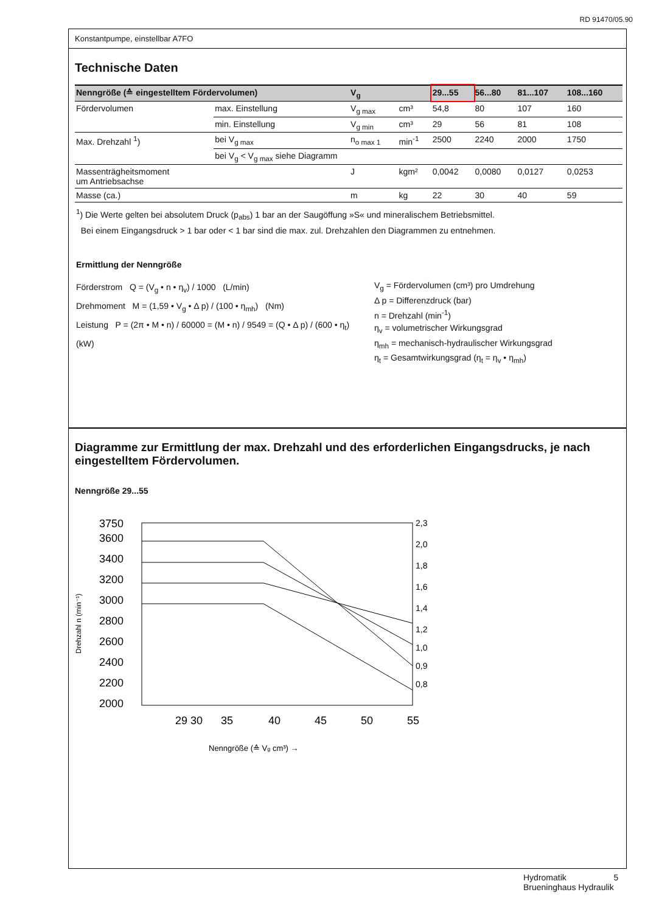RD 91470/05.90
Konstantpumpe, einstellbar A7FO
Technische Daten
| Nenngröße (≙ eingestelltem Fördervolumen) | | V<sub>g</sub> | | 29...55 | 56...80 | 81...107 | 108...160 |
| --- | --- | --- | --- | --- | --- | --- | --- |
| Fördervolumen | max. Einstellung | V<sub>g max</sub> | cm³ | 54,8 | 80 | 107 | 160 |
| | min. Einstellung | V<sub>g min</sub> | cm³ | 29 | 56 | 81 | 108 |
| Max. Drehzahl <sup>1</sup>) | bei V<sub>g max</sub> | n<sub>o max 1</sub> | min<sup>-1</sup> | 2500 | 2240 | 2000 | 1750 |
| | bei V<sub>g</sub> < V<sub>g max</sub> siehe Diagramm | | | | | | |
| Massenträgheitsmoment um Antriebsachse | | J | kgm² | 0,0042 | 0,0080 | 0,0127 | 0,0253 |
| Masse (ca.) | | m | kg | 22 | 30 | 40 | 59 |
<sup>1</sup>) Die Werte gelten bei absolutem Druck (p<sub>abs</sub>) 1 bar an der Saugöffung »S« und mineralischem Betriebsmittel.
Bei einem Eingangsdruck > 1 bar oder < 1 bar sind die max. zul. Drehzahlen den Diagrammen zu entnehmen.
Ermittlung der Nenngröße
Förderstrom Q = (V<sub>g</sub> • n • η<sub>v</sub>) / 1000 (L/min)
Drehmoment M = (1,59 • V<sub>g</sub> • Δ p) / (100 • η<sub>mh</sub>) (Nm)
Leistung P = (2π • M • n) / 60000 = (M • n) / 9549 = (Q • Δ p) / (600 • η<sub>t</sub>) (kW)
V<sub>g</sub> = Fördervolumen (cm³) pro Umdrehung
Δ p = Differenzdruck (bar)
n = Drehzahl (min<sup>-1</sup>)
η<sub>v</sub> = volumetrischer Wirkungsgrad
η<sub>mh</sub> = mechanisch-hydraulischer Wirkungsgrad
η<sub>t</sub> = Gesamtwirkungsgrad (η<sub>t</sub> = η<sub>v</sub> • η<sub>mh</sub>)
Diagramme zur Ermittlung der max. Drehzahl und des erforderlichen Eingangsdrucks, je nach eingestelltem Fördervolumen.
Nenngröße 29...55
Drehzahl n (min⁻¹)
3750
3600
3400
3200
3000
2800
2600
2400
2200
2000
29 30
35
40
45
50
55
2,3
2,0
1,8
1,6
1,4
1,2
1,0
0,9
0,8
Nenngröße (≙ Vg cm³) →
Hydromatik 5
Brueninghaus Hydraulik